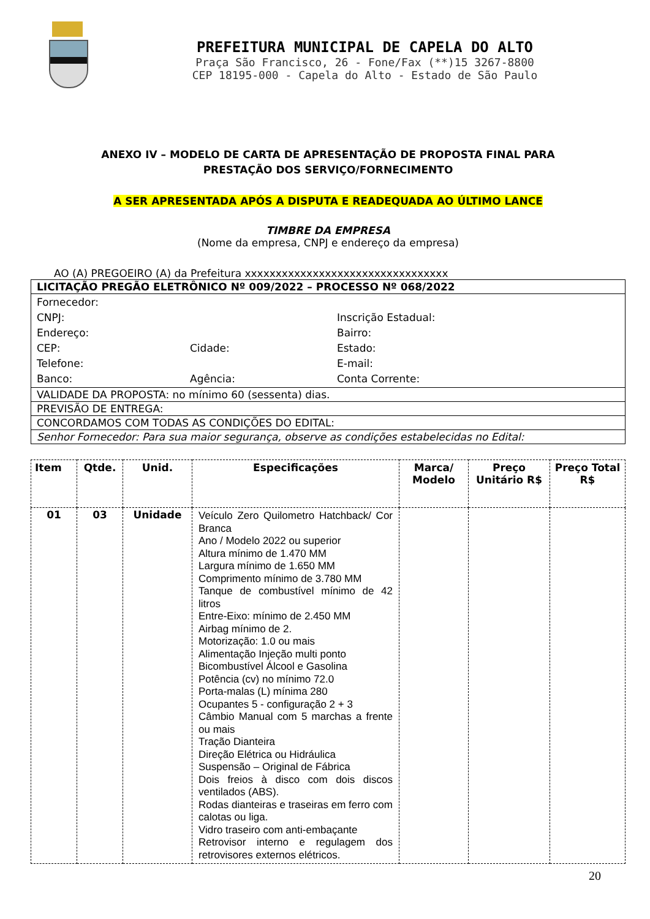PREFEITURA MUNICIPAL DE CAPELA DO ALTO
Praça São Francisco, 26 - Fone/Fax (**)15 3267-8800
CEP 18195-000 - Capela do Alto - Estado de São Paulo
ANEXO IV – MODELO DE CARTA DE APRESENTAÇÃO DE PROPOSTA FINAL PARA
PRESTAÇÃO DOS SERVIÇO/FORNECIMENTO
A SER APRESENTADA APÓS A DISPUTA E READEQUADA AO ÚLTIMO LANCE
TIMBRE DA EMPRESA
(Nome da empresa, CNPJ e endereço da empresa)
AO (A) PREGOEIRO (A) da Prefeitura xxxxxxxxxxxxxxxxxxxxxxxxxxxxxxxxx
| LICITAÇÃO PREGÃO ELETRÔNICO Nº 009/2022 – PROCESSO Nº 068/2022 |
| Fornecedor: CNPJ: Inscrição Estadual: Endereço: Bairro: CEP: Cidade: Estado: Telefone: E-mail: Banco: Agência: Conta Corrente: |
| VALIDADE DA PROPOSTA: no mínimo 60 (sessenta) dias. |
| PREVISÃO DE ENTREGA: |
| CONCORDAMOS COM TODAS AS CONDIÇÕES DO EDITAL: |
| Senhor Fornecedor: Para sua maior segurança, observe as condições estabelecidas no Edital: |
| Item | Qtde. | Unid. | Especificações | Marca/ Modelo | Preço Unitário R$ | Preço Total R$ |
| --- | --- | --- | --- | --- | --- | --- |
| 01 | 03 | Unidade | Veículo Zero Quilometro Hatchback/ Cor Branca Ano / Modelo 2022 ou superior Altura mínimo de 1.470 MM Largura mínimo de 1.650 MM Comprimento mínimo de 3.780 MM Tanque de combustível mínimo de 42 litros Entre-Eixo: mínimo de 2.450 MM Airbag mínimo de 2. Motorização: 1.0 ou mais Alimentação Injeção multi ponto Bicombustível Álcool e Gasolina Potência (cv) no mínimo 72.0 Porta-malas (L) mínima 280 Ocupantes 5 - configuração 2 + 3 Câmbio Manual com 5 marchas a frente ou mais Tração Dianteira Direção Elétrica ou Hidráulica Suspensão – Original de Fábrica Dois freios à disco com dois discos ventilados (ABS). Rodas dianteiras e traseiras em ferro com calotas ou liga. Vidro traseiro com anti-embaçante Retrovisor interno e regulagem dos retrovisores externos elétricos. | | | |
20